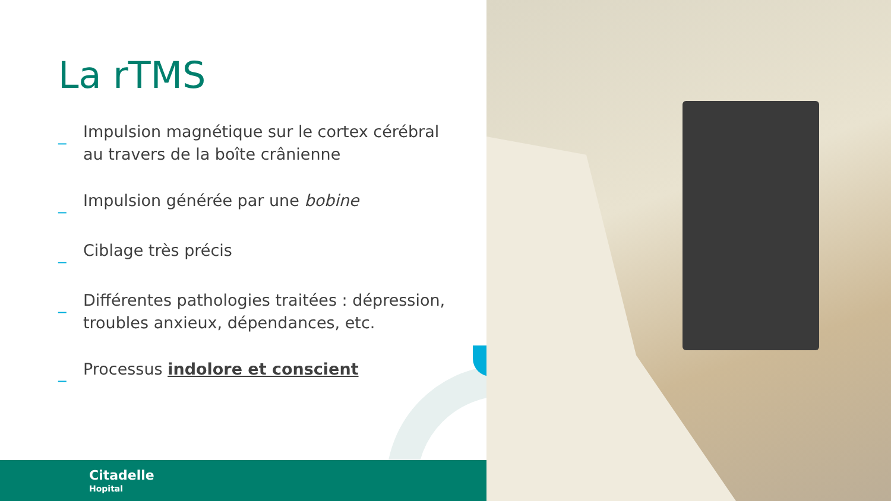La rTMS
_ Impulsion magnétique sur le cortex cérébral au travers de la boîte crânienne
_ Impulsion générée par une bobine
_ Ciblage très précis
_ Différentes pathologies traitées : dépression, troubles anxieux, dépendances, etc.
_ Processus indolore et conscient
Citadelle
Hopital